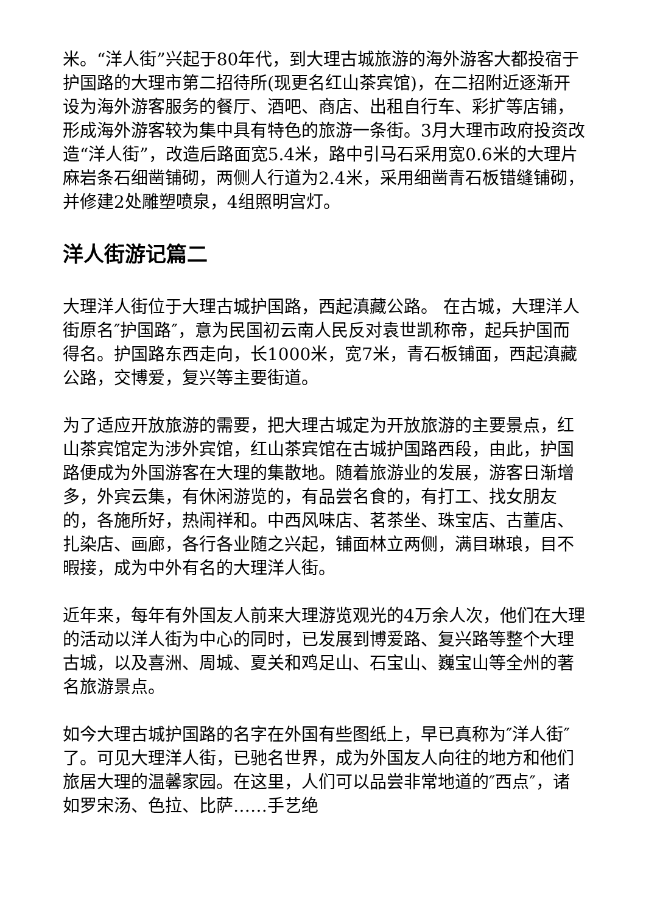米。“洋人街”兴起于80年代，到大理古城旅游的海外游客大都投宿于护国路的大理市第二招待所(现更名红山茶宾馆)，在二招附近逐渐开设为海外游客服务的餐厅、酒吧、商店、出租自行车、彩扩等店铺，形成海外游客较为集中具有特色的旅游一条街。3月大理市政府投资改造“洋人街”，改造后路面宽5.4米，路中引马石采用宽0.6米的大理片麻岩条石细凿铺砌，两侧人行道为2.4米，采用细凿青石板错缝铺砌，并修建2处雕塑喷泉，4组照明宫灯。
洋人街游记篇二
大理洋人街位于大理古城护国路，西起滇藏公路。 在古城，大理洋人街原名″护国路″，意为民国初云南人民反对袁世凯称帝，起兵护国而得名。护国路东西走向，长1000米，宽7米，青石板铺面，西起滇藏公路，交博爱，复兴等主要街道。
为了适应开放旅游的需要，把大理古城定为开放旅游的主要景点，红山茶宾馆定为涉外宾馆，红山茶宾馆在古城护国路西段，由此，护国路便成为外国游客在大理的集散地。随着旅游业的发展，游客日渐增多，外宾云集，有休闲游览的，有品尝名食的，有打工、找女朋友的，各施所好，热闹祥和。中西风味店、茗茶坐、珠宝店、古董店、扎染店、画廊，各行各业随之兴起，铺面林立两侧，满目琳琅，目不暇接，成为中外有名的大理洋人街。
近年来，每年有外国友人前来大理游览观光的4万余人次，他们在大理的活动以洋人街为中心的同时，已发展到博爱路、复兴路等整个大理古城，以及喜洲、周城、夏关和鸡足山、石宝山、巍宝山等全州的著名旅游景点。
如今大理古城护国路的名字在外国有些图纸上，早已真称为″洋人街″了。可见大理洋人街，已驰名世界，成为外国友人向往的地方和他们旅居大理的温馨家园。在这里，人们可以品尝非常地道的″西点″，诸如罗宋汤、色拉、比萨……手艺绝